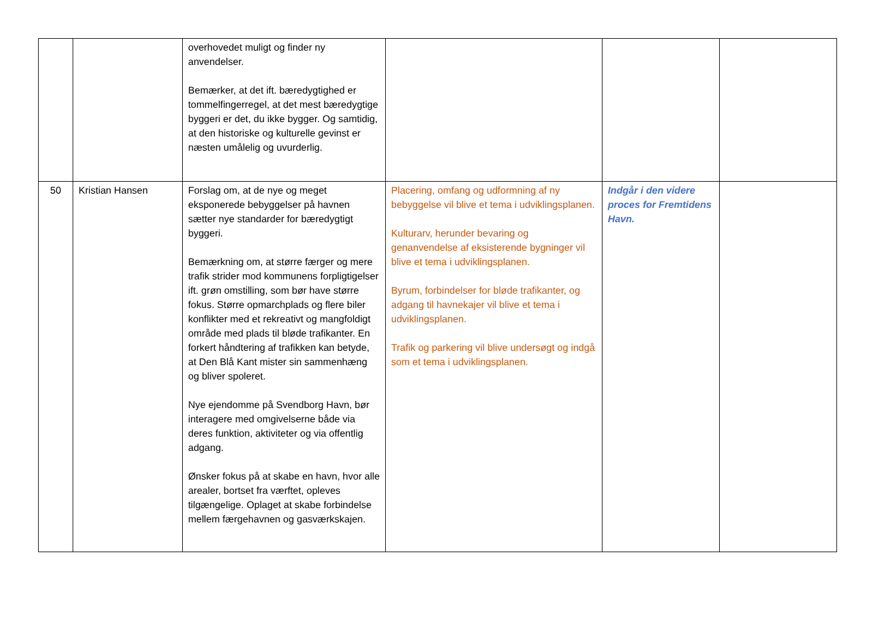| | | overhovedet muligt og finder ny anvendelser. Bemærker, at det ift. bæredygtighed er tommelfingerregel, at det mest bæredygtige byggeri er det, du ikke bygger. Og samtidig, at den historiske og kulturelle gevinst er næsten umålelig og uvurderlig. | | | |
| 50 | Kristian Hansen | Forslag om, at de nye og meget eksponerede bebyggelser på havnen sætter nye standarder for bæredygtigt byggeri. Bemærkning om, at større færger og mere trafik strider mod kommunens forpligtigelser ift. grøn omstilling, som bør have større fokus. Større opmarchplads og flere biler konflikter med et rekreativt og mangfoldigt område med plads til bløde trafikanter. En forkert håndtering af trafikken kan betyde, at Den Blå Kant mister sin sammenhæng og bliver spoleret. Nye ejendomme på Svendborg Havn, bør interagere med omgivelserne både via deres funktion, aktiviteter og via offentlig adgang. Ønsker fokus på at skabe en havn, hvor alle arealer, bortset fra værftet, opleves tilgængelige. Oplaget at skabe forbindelse mellem færgehavnen og gasværkskajen. | Placering, omfang og udformning af ny bebyggelse vil blive et tema i udviklingsplanen. Kulturarv, herunder bevaring og genanvendelse af eksisterende bygninger vil blive et tema i udviklingsplanen. Byrum, forbindelser for bløde trafikanter, og adgang til havnekajer vil blive et tema i udviklingsplanen. Trafik og parkering vil blive undersøgt og indgå som et tema i udviklingsplanen. | Indgår i den videre proces for Fremtidens Havn. | |